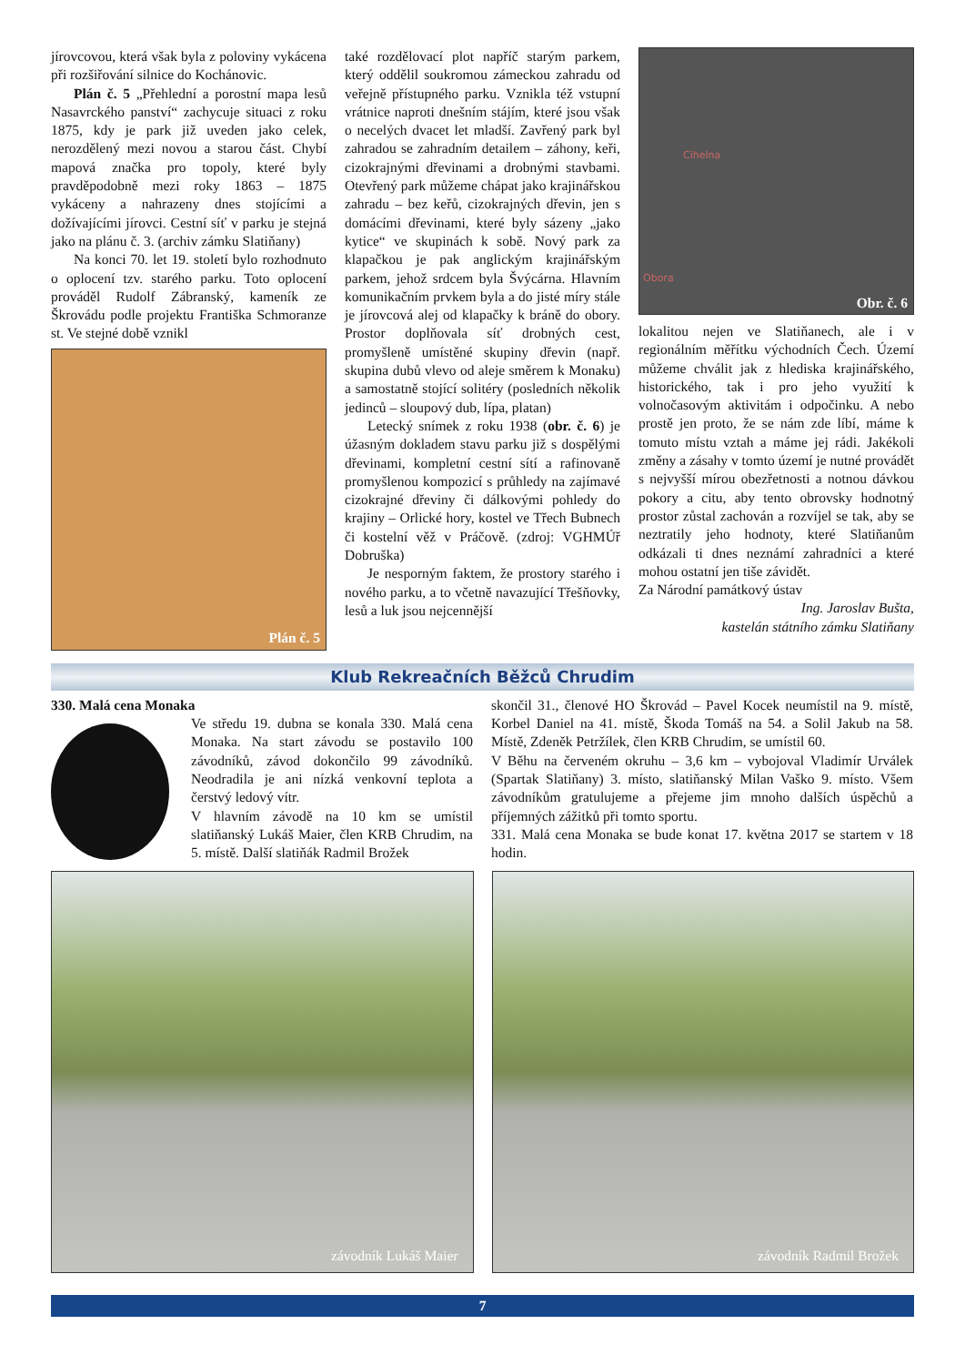jírovcovou, která však byla z poloviny vykácena při rozšiřování silnice do Kochánovic.
Plán č. 5 „Přehlední a porostní mapa lesů Nasavrckého panství“ zachycuje situaci z roku 1875, kdy je park již uveden jako celek, nerozdělený mezi novou a starou část. Chybí mapová značka pro topoly, které byly pravděpodobně mezi roky 1863 – 1875 vykáceny a nahrazeny dnes stojícími a dožívajícími jírovci. Cestní síť v parku je stejná jako na plánu č. 3. (archiv zámku Slatiňany)
Na konci 70. let 19. století bylo rozhodnuto o oplocení tzv. starého parku. Toto oplocení prováděl Rudolf Zábranský, kameník ze Škrovádu podle projektu Františka Schmoranze st. Ve stejné době vznikl
Plán č. 5
také rozdělovací plot napříč starým parkem, který oddělil soukromou zámeckou zahradu od veřejně přístupného parku. Vznikla též vstupní vrátnice naproti dnešním stájím, které jsou však o necelých dvacet let mladší. Zavřený park byl zahradou se zahradním detailem – záhony, keři, cizokrajnými dřevinami a drobnými stavbami. Otevřený park můžeme chápat jako krajinářskou zahradu – bez keřů, cizokrajných dřevin, jen s domácími dřevinami, které byly sázeny „jako kytice“ ve skupinách k sobě. Nový park za klapačkou je pak anglickým krajinářským parkem, jehož srdcem byla Švýcárna. Hlavním komunikačním prvkem byla a do jisté míry stále je jírovcová alej od klapačky k bráně do obory. Prostor doplňovala síť drobných cest, promyšleně umístěné skupiny dřevin (např. skupina dubů vlevo od aleje směrem k Monaku) a samostatně stojící solitéry (posledních několik jedinců – sloupový dub, lípa, platan)
Letecký snímek z roku 1938 (obr. č. 6) je úžasným dokladem stavu parku již s dospělými dřevinami, kompletní cestní sítí a rafinovaně promyšlenou kompozicí s průhledy na zajímavé cizokrajné dřeviny či dálkovými pohledy do krajiny – Orlické hory, kostel ve Třech Bubnech či kostelní věž v Práčově. (zdroj: VGHMÚř Dobruška)
Je nesporným faktem, že prostory starého i nového parku, a to včetně navazující Třešňovky, lesů a luk jsou nejcennější
Cihelna
Obora
Obr. č. 6
lokalitou nejen ve Slatiňanech, ale i v regionálním měřítku východních Čech. Území můžeme chválit jak z hlediska krajinářského, historického, tak i pro jeho využití k volnočasovým aktivitám i odpočinku. A nebo prostě jen proto, že se nám zde líbí, máme k tomuto místu vztah a máme jej rádi. Jakékoli změny a zásahy v tomto území je nutné provádět s nejvyšší mírou obezřetnosti a notnou dávkou pokory a citu, aby tento obrovsky hodnotný prostor zůstal zachován a rozvíjel se tak, aby se neztratily jeho hodnoty, které Slatiňanům odkázali ti dnes neznámí zahradníci a které mohou ostatní jen tiše závidět.
Za Národní památkový ústav
Ing. Jaroslav Bušta,
kastelán státního zámku Slatiňany
Klub Rekreačních Běžců Chrudim
330. Malá cena Monaka
Ve středu 19. dubna se konala 330. Malá cena Monaka. Na start závodu se postavilo 100 závodníků, závod dokončilo 99 závodníků. Neodradila je ani nízká venkovní teplota a čerstvý ledový vítr.
V hlavním závodě na 10 km se umístil slatiňanský Lukáš Maier, člen KRB Chrudim, na 5. místě. Další slatiňák Radmil Brožek
skončil 31., členové HO Škrovád – Pavel Kocek neumístil na 9. místě, Korbel Daniel na 41. místě, Škoda Tomáš na 54. a Solil Jakub na 58. Místě, Zdeněk Petržílek, člen KRB Chrudim, se umístil 60.
V Běhu na červeném okruhu – 3,6 km – vybojoval Vladimír Urválek (Spartak Slatiňany) 3. místo, slatiňanský Milan Vaško 9. místo. Všem závodníkům gratulujeme a přejeme jim mnoho dalších úspěchů a příjemných zážitků při tomto sportu.
331. Malá cena Monaka se bude konat 17. května 2017 se startem v 18 hodin.
závodník Lukáš Maier
závodník Radmil Brožek
7